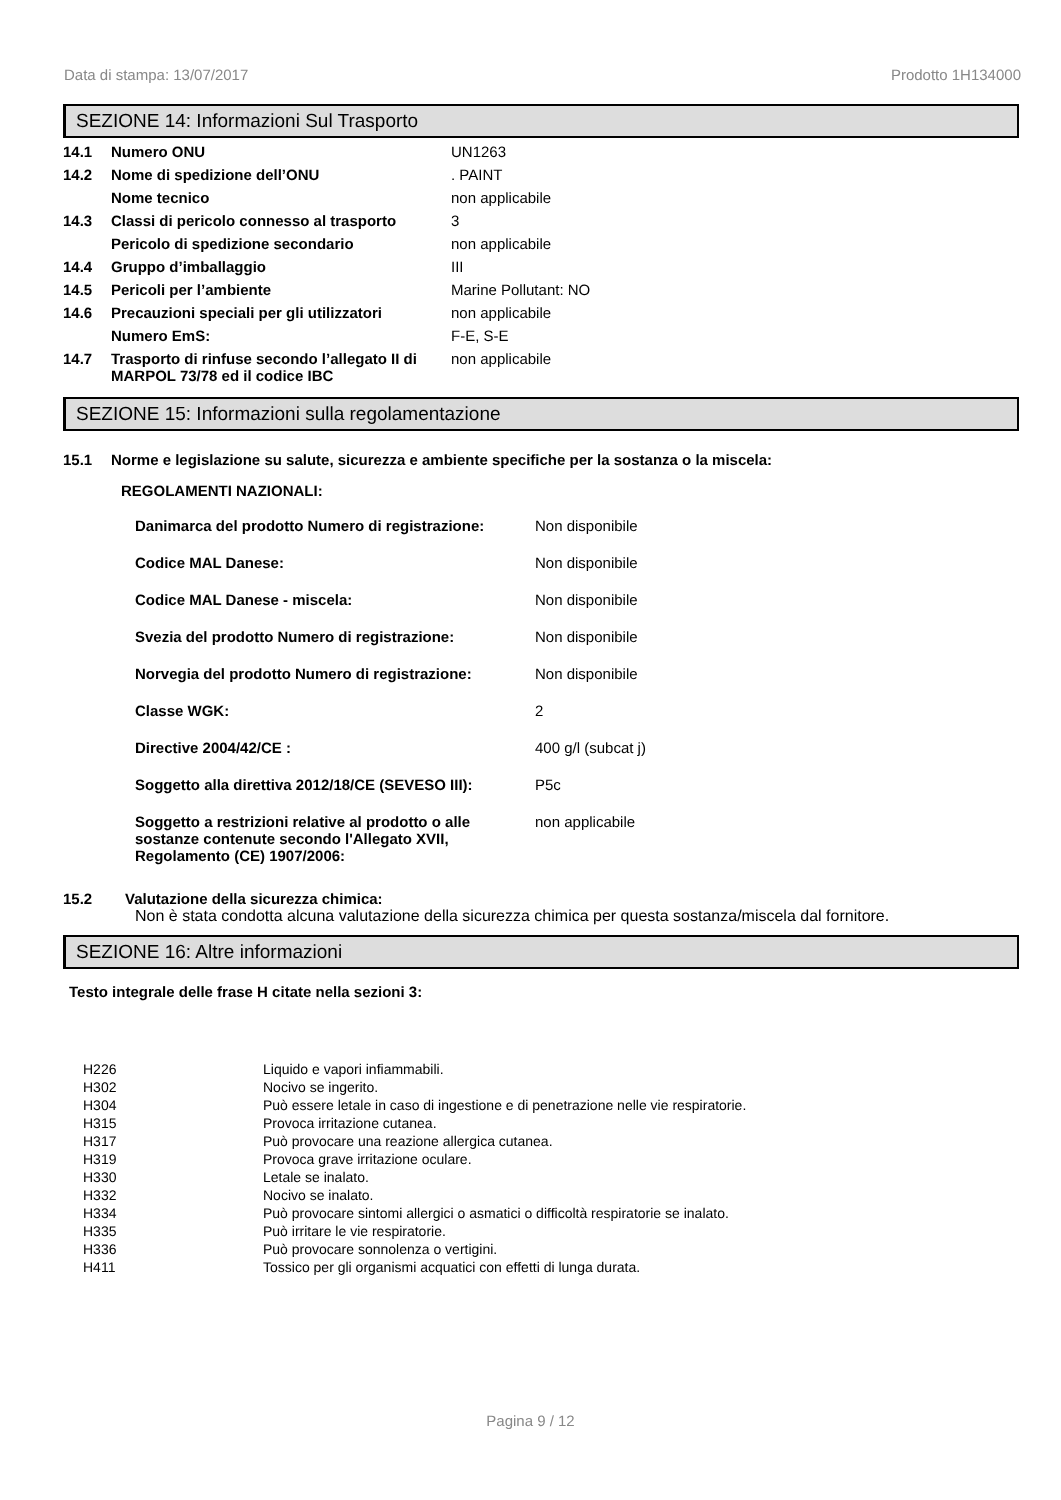Data di stampa: 13/07/2017 Prodotto 1H134000
SEZIONE 14: Informazioni Sul Trasporto
| 14.1 | Numero ONU | UN1263 |
| 14.2 | Nome di spedizione dell’ONU | . PAINT |
| | Nome tecnico | non applicabile |
| 14.3 | Classi di pericolo connesso al trasporto | 3 |
| | Pericolo di spedizione secondario | non applicabile |
| 14.4 | Gruppo d’imballaggio | III |
| 14.5 | Pericoli per l’ambiente | Marine Pollutant: NO |
| 14.6 | Precauzioni speciali per gli utilizzatori | non applicabile |
| | Numero EmS: | F-E, S-E |
| 14.7 | Trasporto di rinfuse secondo l’allegato II di MARPOL 73/78 ed il codice IBC | non applicabile |
SEZIONE 15: Informazioni sulla regolamentazione
15.1 Norme e legislazione su salute, sicurezza e ambiente specifiche per la sostanza o la miscela:
REGOLAMENTI NAZIONALI:
| Danimarca del prodotto Numero di registrazione: | Non disponibile |
| Codice MAL Danese: | Non disponibile |
| Codice MAL Danese - miscela: | Non disponibile |
| Svezia del prodotto Numero di registrazione: | Non disponibile |
| Norvegia del prodotto Numero di registrazione: | Non disponibile |
| Classe WGK: | 2 |
| Directive 2004/42/CE : | 400 g/l (subcat j) |
| Soggetto alla direttiva 2012/18/CE (SEVESO III): | P5c |
| Soggetto a restrizioni relative al prodotto o alle sostanze contenute secondo l'Allegato XVII, Regolamento (CE) 1907/2006: | non applicabile |
15.2 Valutazione della sicurezza chimica:
Non è stata condotta alcuna valutazione della sicurezza chimica per questa sostanza/miscela dal fornitore.
SEZIONE 16: Altre informazioni
Testo integrale delle frase H citate nella sezioni 3:
| H226 | Liquido e vapori infiammabili. |
| H302 | Nocivo se ingerito. |
| H304 | Può essere letale in caso di ingestione e di penetrazione nelle vie respiratorie. |
| H315 | Provoca irritazione cutanea. |
| H317 | Può provocare una reazione allergica cutanea. |
| H319 | Provoca grave irritazione oculare. |
| H330 | Letale se inalato. |
| H332 | Nocivo se inalato. |
| H334 | Può provocare sintomi allergici o asmatici o difficoltà respiratorie se inalato. |
| H335 | Può irritare le vie respiratorie. |
| H336 | Può provocare sonnolenza o vertigini. |
| H411 | Tossico per gli organismi acquatici con effetti di lunga durata. |
Pagina 9 / 12